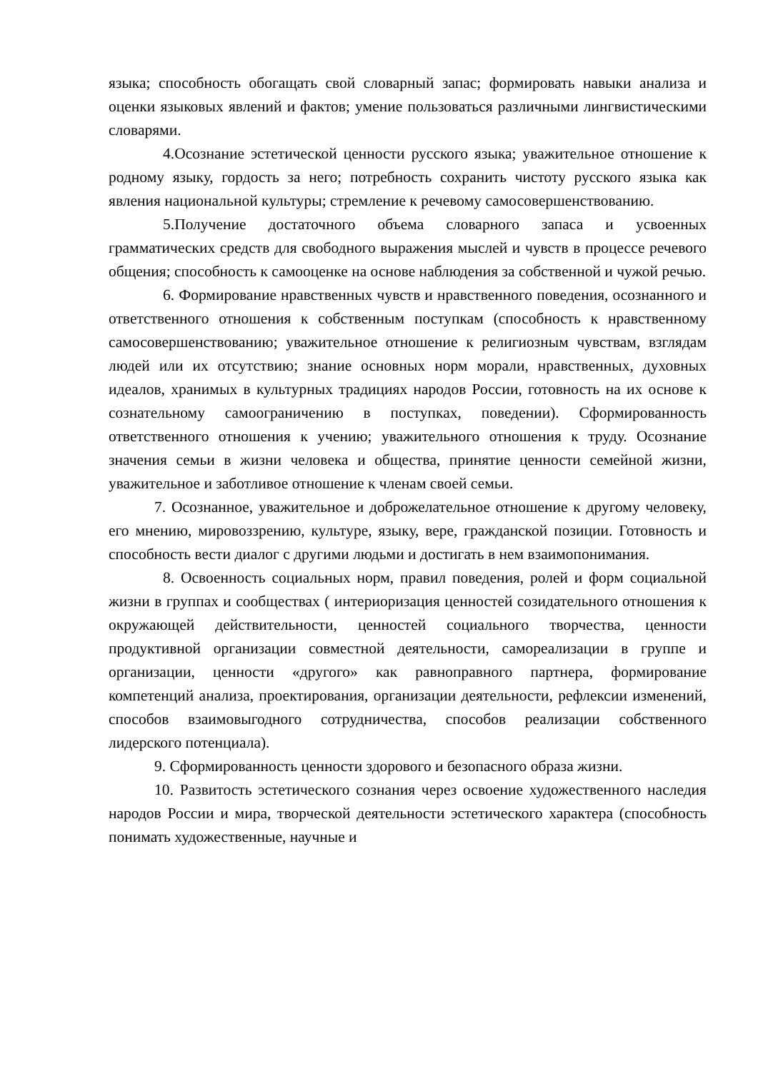языка; способность обогащать свой словарный запас; формировать навыки анализа и оценки языковых явлений и фактов; умение пользоваться различными лингвистическими словарями.
4.Осознание эстетической ценности русского языка; уважительное отношение к родному языку, гордость за него; потребность сохранить чистоту русского языка как явления национальной культуры; стремление к речевому самосовершенствованию.
5.Получение достаточного объема словарного запаса и усвоенных грамматических средств для свободного выражения мыслей и чувств в процессе речевого общения; способность к самооценке на основе наблюдения за собственной и чужой речью.
6. Формирование нравственных чувств и нравственного поведения, осознанного и ответственного отношения к собственным поступкам (способность к нравственному самосовершенствованию; уважительное отношение к религиозным чувствам, взглядам людей или их отсутствию; знание основных норм морали, нравственных, духовных идеалов, хранимых в культурных традициях народов России, готовность на их основе к сознательному самоограничению в поступках, поведении). Сформированность ответственного отношения к учению; уважительного отношения к труду. Осознание значения семьи в жизни человека и общества, принятие ценности семейной жизни, уважительное и заботливое отношение к членам своей семьи.
7. Осознанное, уважительное и доброжелательное отношение к другому человеку, его мнению, мировоззрению, культуре, языку, вере, гражданской позиции. Готовность и способность вести диалог с другими людьми и достигать в нем взаимопонимания.
8. Освоенность социальных норм, правил поведения, ролей и форм социальной жизни в группах и сообществах ( интериоризация ценностей созидательного отношения к окружающей действительности, ценностей социального творчества, ценности продуктивной организации совместной деятельности, самореализации в группе и организации, ценности «другого» как равноправного партнера, формирование компетенций анализа, проектирования, организации деятельности, рефлексии изменений, способов взаимовыгодного сотрудничества, способов реализации собственного лидерского потенциала).
9. Сформированность ценности здорового и безопасного образа жизни.
10. Развитость эстетического сознания через освоение художественного наследия народов России и мира, творческой деятельности эстетического характера (способность понимать художественные, научные и